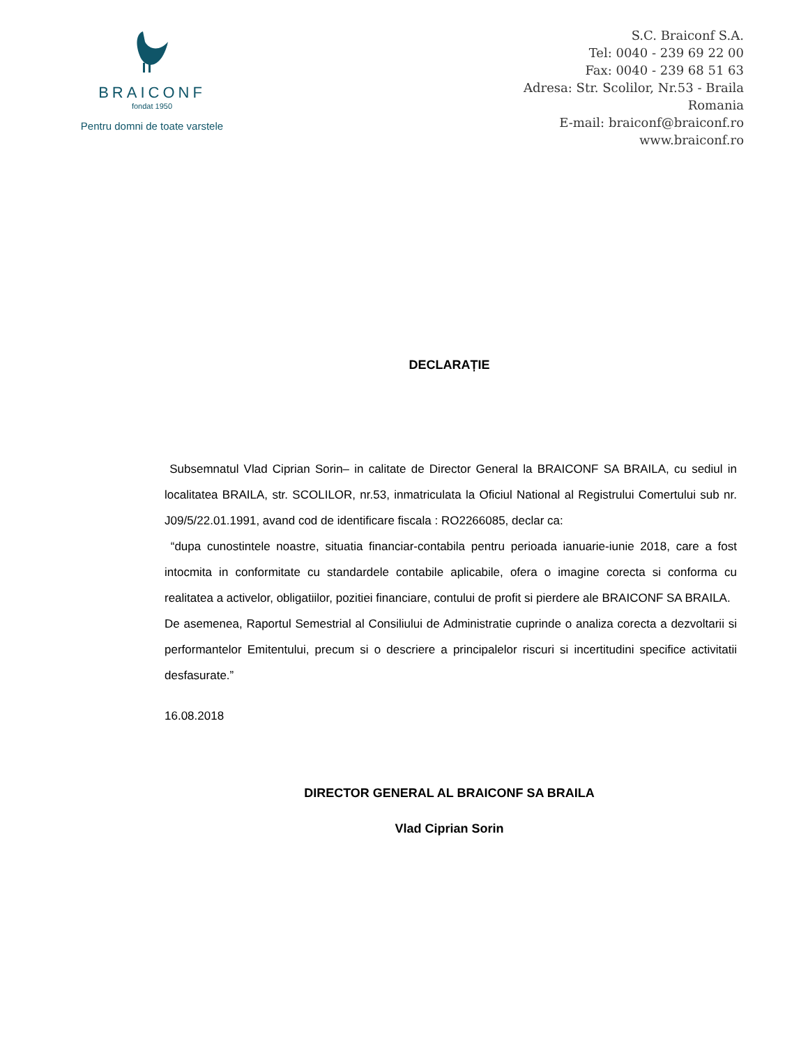BRAICONF
fondat 1950
Pentru domni de toate varstele
S.C. Braiconf S.A.
Tel: 0040 - 239 69 22 00
Fax: 0040 - 239 68 51 63
Adresa: Str. Scolilor, Nr.53 - Braila
Romania
E-mail: braiconf@braiconf.ro
www.braiconf.ro
DECLARAȚIE
Subsemnatul Vlad Ciprian Sorin– in calitate de Director General la BRAICONF SA BRAILA, cu sediul in localitatea BRAILA, str. SCOLILOR, nr.53, inmatriculata la Oficiul National al Registrului Comertului sub nr. J09/5/22.01.1991, avand cod de identificare fiscala : RO2266085, declar ca:
“dupa cunostintele noastre, situatia financiar-contabila pentru perioada ianuarie-iunie 2018, care a fost intocmita in conformitate cu standardele contabile aplicabile, ofera o imagine corecta si conforma cu realitatea a activelor, obligatiilor, pozitiei financiare, contului de profit si pierdere ale BRAICONF SA BRAILA.
De asemenea, Raportul Semestrial al Consiliului de Administratie cuprinde o analiza corecta a dezvoltarii si performantelor Emitentului, precum si o descriere a principalelor riscuri si incertitudini specifice activitatii desfasurate.”
16.08.2018
DIRECTOR GENERAL AL BRAICONF SA BRAILA
Vlad Ciprian Sorin